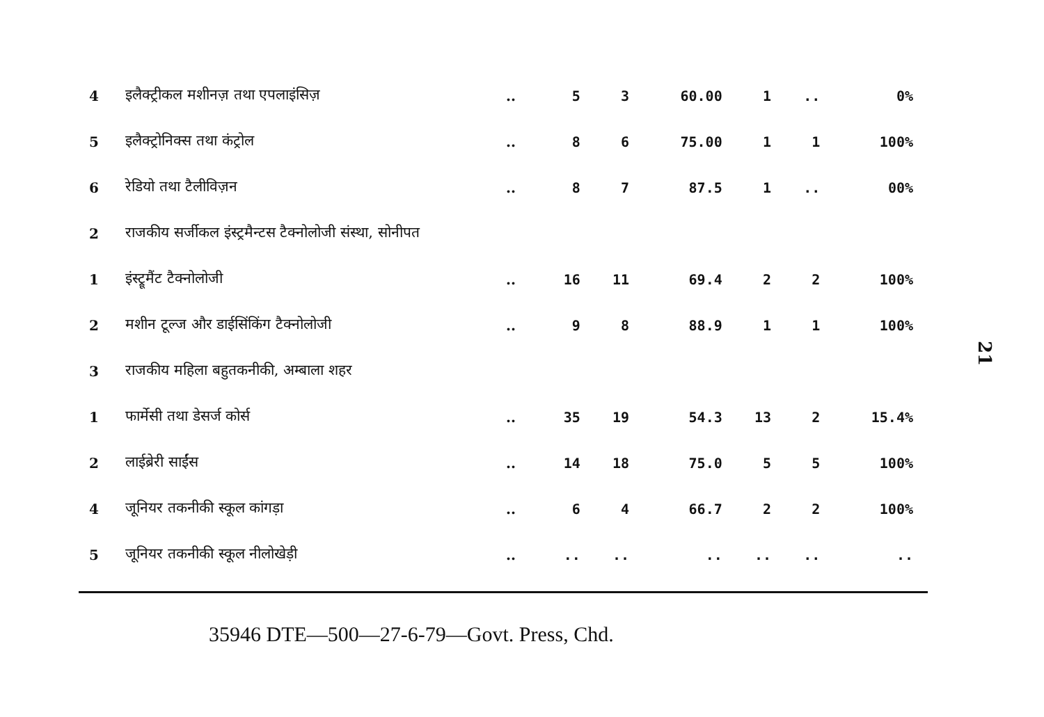| 4 | इलैक्ट्रीकल मशीनज़ तथा एपलाइंसिज़ | .. | 5 | 3 | 60.00 | 1 | .. | 0% |
| 5 | इलैक्ट्रोनिक्स तथा कंट्रोल | .. | 8 | 6 | 75.00 | 1 | 1 | 100% |
| 6 | रेडियो तथा टैलीविज़न | .. | 8 | 7 | 87.5 | 1 | .. | 00% |
| 2 | राजकीय सर्जीकल इंस्ट्रमैन्टस टैक्नोलोजी संस्था, सोनीपत | | | | | | | |
| 1 | इंस्ट्रूमैंट टैक्नोलोजी | .. | 16 | 11 | 69.4 | 2 | 2 | 100% |
| 2 | मशीन टूल्ज और डाईसिंकिंग टैक्नोलोजी | .. | 9 | 8 | 88.9 | 1 | 1 | 100% |
| 3 | राजकीय महिला बहुतकनीकी, अम्बाला शहर | | | | | | | |
| 1 | फार्मेसी तथा डेसर्ज कोर्स | .. | 35 | 19 | 54.3 | 13 | 2 | 15.4% |
| 2 | लाईब्रेरी साईंस | .. | 14 | 18 | 75.0 | 5 | 5 | 100% |
| 4 | जूनियर तकनीकी स्कूल कांगड़ा | .. | 6 | 4 | 66.7 | 2 | 2 | 100% |
| 5 | जूनियर तकनीकी स्कूल नीलोखेड़ी | .. | .. | .. | .. | .. | .. | .. |
35946 DTE—500—27-6-79—Govt. Press, Chd.
21